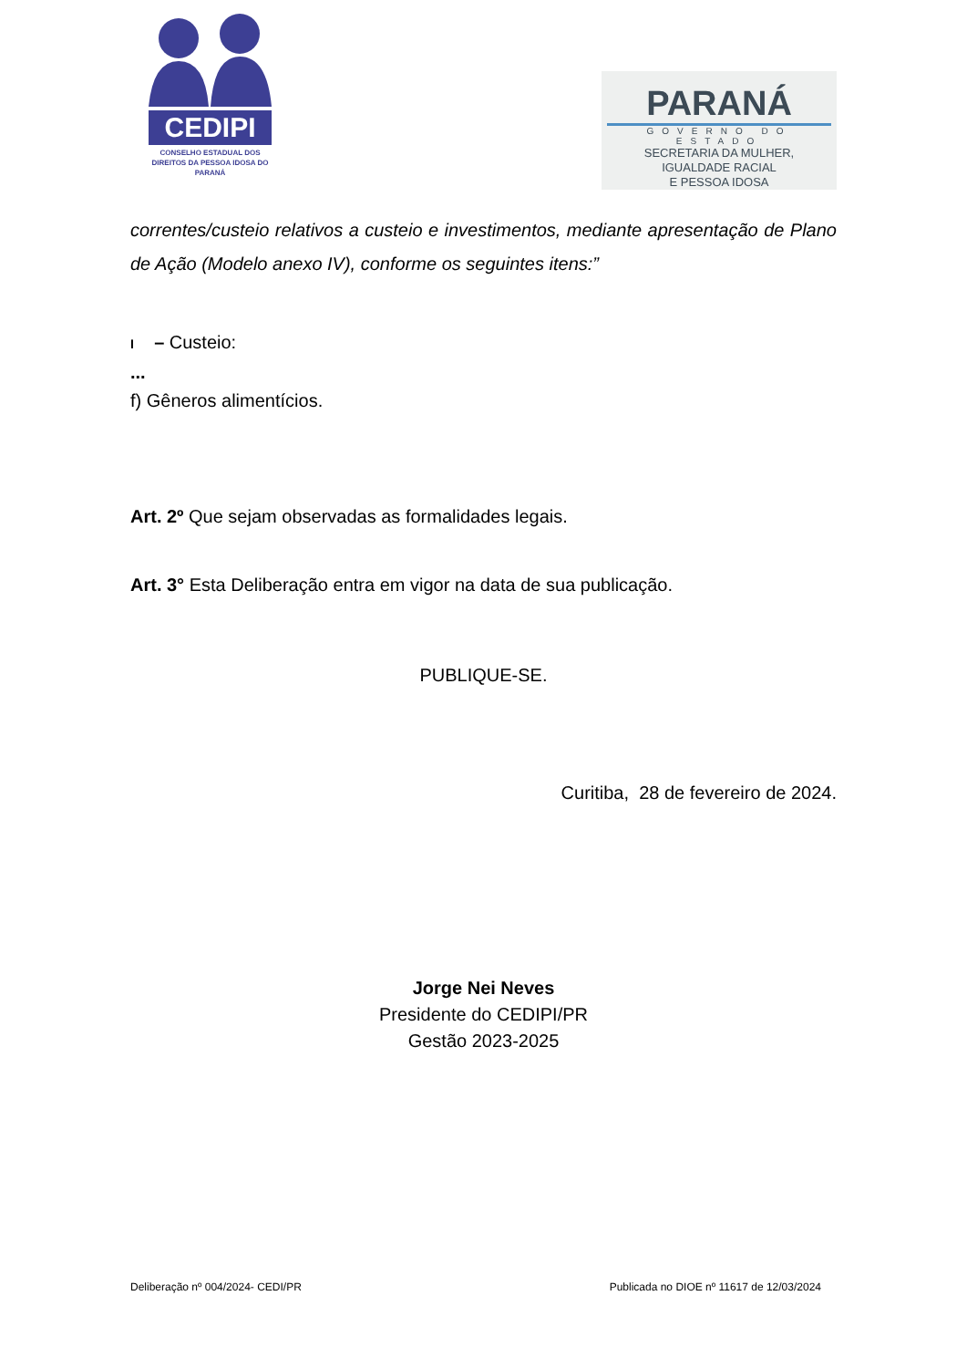CEDIPI
CONSELHO ESTADUAL DOS DIREITOS DA PESSOA IDOSA DO PARANÁ
PARANÁ
GOVERNO DO ESTADO
SECRETARIA DA MULHER,
IGUALDADE RACIAL
E PESSOA IDOSA
correntes/custeio relativos a custeio e investimentos, mediante apresentação de Plano de Ação (Modelo anexo IV), conforme os seguintes itens:”
I – Custeio:
...
f) Gêneros alimentícios.
Art. 2º Que sejam observadas as formalidades legais.
Art. 3° Esta Deliberação entra em vigor na data de sua publicação.
PUBLIQUE-SE.
Curitiba, 28 de fevereiro de 2024.
Jorge Nei Neves
Presidente do CEDIPI/PR
Gestão 2023-2025
Deliberação nº 004/2024- CEDI/PR Publicada no DIOE nº 11617 de 12/03/2024